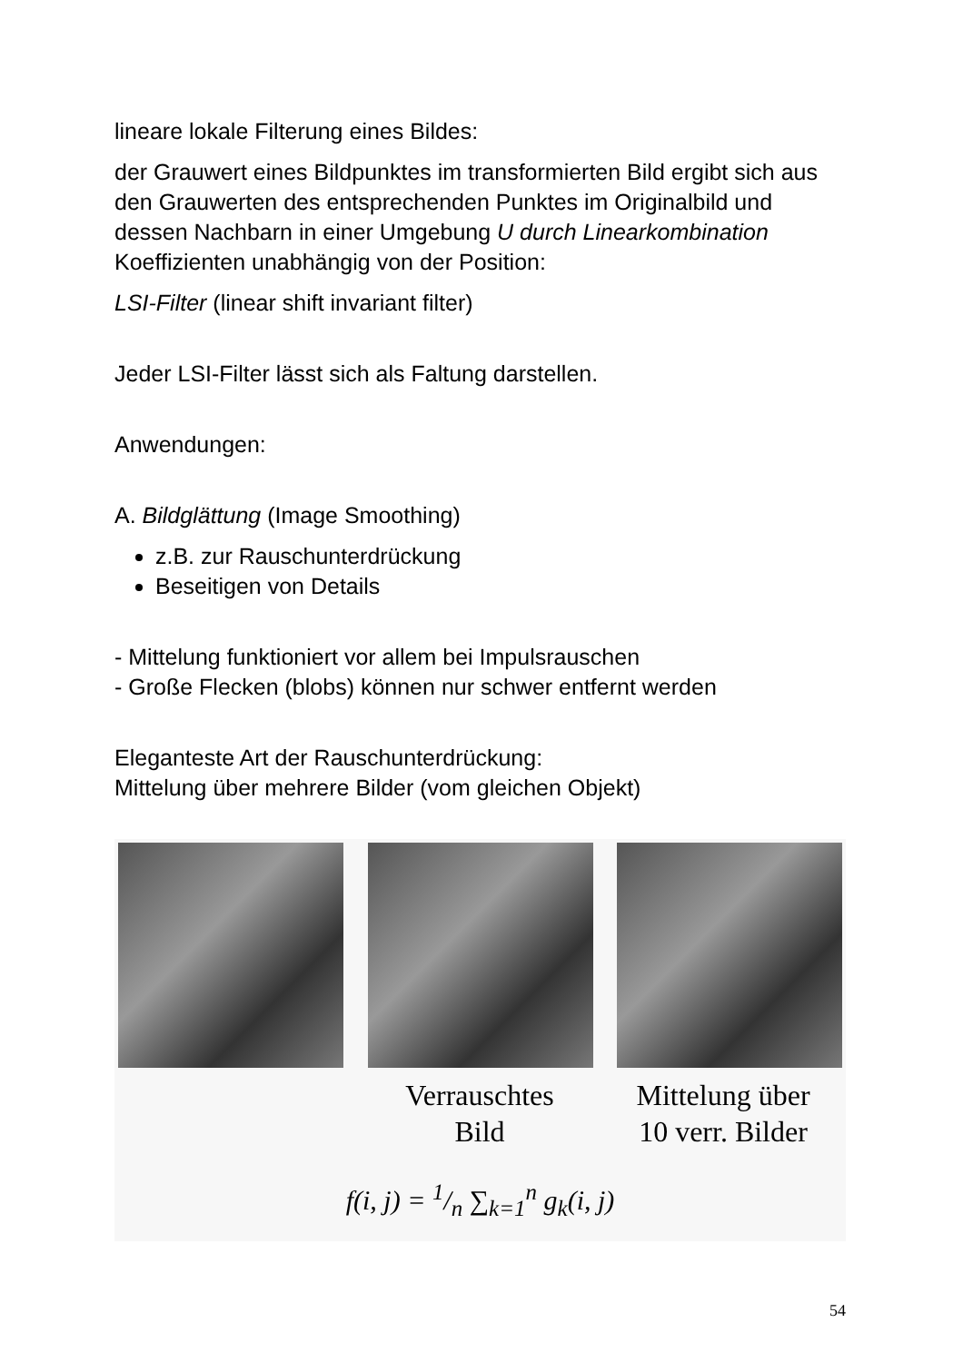lineare lokale Filterung eines Bildes:
der Grauwert eines Bildpunktes im transformierten Bild ergibt sich aus den Grauwerten des entsprechenden Punktes im Originalbild und dessen Nachbarn in einer Umgebung U durch Linearkombination
Koeffizienten unabhängig von der Position:
LSI-Filter (linear shift invariant filter)
Jeder LSI-Filter lässt sich als Faltung darstellen.
Anwendungen:
A. Bildglättung (Image Smoothing)
z.B. zur Rauschunterdrückung
Beseitigen von Details
- Mittelung funktioniert vor allem bei Impulsrauschen
- Große Flecken (blobs) können nur schwer entfernt werden
Eleganteste Art der Rauschunterdrückung:
Mittelung über mehrere Bilder (vom gleichen Objekt)
Verrauschtes
Bild
Mittelung über
10 verr. Bilder
f(i, j) = 1/n ∑<sub>k=1</sub><sup>n</sup> g<sub>k</sub>(i, j)
54